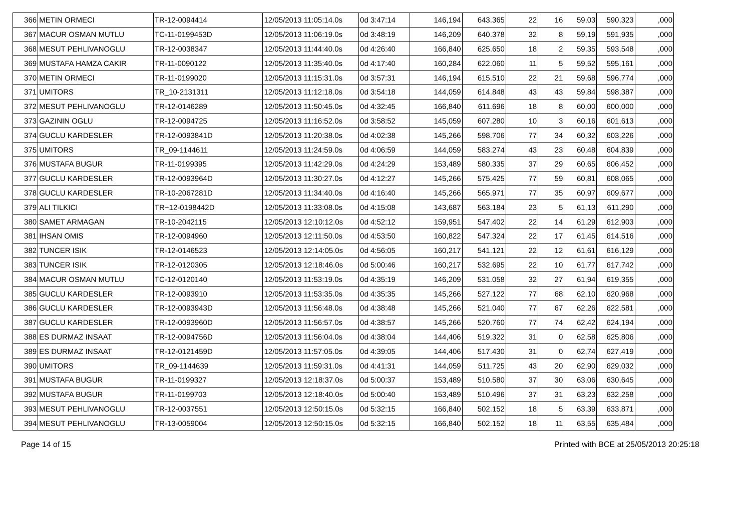| 366 | METIN ORMECI | TR-12-0094414 | 12/05/2013 11:05:14.0s | 0d 3:47:14 | 146,194 | 643.365 | 22 | 16 | 59,03 | 590,323 | ,000 |
| 367 | MACUR OSMAN MUTLU | TC-11-0199453D | 12/05/2013 11:06:19.0s | 0d 3:48:19 | 146,209 | 640.378 | 32 | 8 | 59,19 | 591,935 | ,000 |
| 368 | MESUT PEHLIVANOGLU | TR-12-0038347 | 12/05/2013 11:44:40.0s | 0d 4:26:40 | 166,840 | 625.650 | 18 | 2 | 59,35 | 593,548 | ,000 |
| 369 | MUSTAFA HAMZA CAKIR | TR-11-0090122 | 12/05/2013 11:35:40.0s | 0d 4:17:40 | 160,284 | 622.060 | 11 | 5 | 59,52 | 595,161 | ,000 |
| 370 | METIN ORMECI | TR-11-0199020 | 12/05/2013 11:15:31.0s | 0d 3:57:31 | 146,194 | 615.510 | 22 | 21 | 59,68 | 596,774 | ,000 |
| 371 | UMITORS | TR_10-2131311 | 12/05/2013 11:12:18.0s | 0d 3:54:18 | 144,059 | 614.848 | 43 | 43 | 59,84 | 598,387 | ,000 |
| 372 | MESUT PEHLIVANOGLU | TR-12-0146289 | 12/05/2013 11:50:45.0s | 0d 4:32:45 | 166,840 | 611.696 | 18 | 8 | 60,00 | 600,000 | ,000 |
| 373 | GAZININ OGLU | TR-12-0094725 | 12/05/2013 11:16:52.0s | 0d 3:58:52 | 145,059 | 607.280 | 10 | 3 | 60,16 | 601,613 | ,000 |
| 374 | GUCLU KARDESLER | TR-12-0093841D | 12/05/2013 11:20:38.0s | 0d 4:02:38 | 145,266 | 598.706 | 77 | 34 | 60,32 | 603,226 | ,000 |
| 375 | UMITORS | TR_09-1144611 | 12/05/2013 11:24:59.0s | 0d 4:06:59 | 144,059 | 583.274 | 43 | 23 | 60,48 | 604,839 | ,000 |
| 376 | MUSTAFA BUGUR | TR-11-0199395 | 12/05/2013 11:42:29.0s | 0d 4:24:29 | 153,489 | 580.335 | 37 | 29 | 60,65 | 606,452 | ,000 |
| 377 | GUCLU KARDESLER | TR-12-0093964D | 12/05/2013 11:30:27.0s | 0d 4:12:27 | 145,266 | 575.425 | 77 | 59 | 60,81 | 608,065 | ,000 |
| 378 | GUCLU KARDESLER | TR-10-2067281D | 12/05/2013 11:34:40.0s | 0d 4:16:40 | 145,266 | 565.971 | 77 | 35 | 60,97 | 609,677 | ,000 |
| 379 | ALI TILKICI | TR~12-0198442D | 12/05/2013 11:33:08.0s | 0d 4:15:08 | 143,687 | 563.184 | 23 | 5 | 61,13 | 611,290 | ,000 |
| 380 | SAMET ARMAGAN | TR-10-2042115 | 12/05/2013 12:10:12.0s | 0d 4:52:12 | 159,951 | 547.402 | 22 | 14 | 61,29 | 612,903 | ,000 |
| 381 | IHSAN OMIS | TR-12-0094960 | 12/05/2013 12:11:50.0s | 0d 4:53:50 | 160,822 | 547.324 | 22 | 17 | 61,45 | 614,516 | ,000 |
| 382 | TUNCER ISIK | TR-12-0146523 | 12/05/2013 12:14:05.0s | 0d 4:56:05 | 160,217 | 541.121 | 22 | 12 | 61,61 | 616,129 | ,000 |
| 383 | TUNCER ISIK | TR-12-0120305 | 12/05/2013 12:18:46.0s | 0d 5:00:46 | 160,217 | 532.695 | 22 | 10 | 61,77 | 617,742 | ,000 |
| 384 | MACUR OSMAN MUTLU | TC-12-0120140 | 12/05/2013 11:53:19.0s | 0d 4:35:19 | 146,209 | 531.058 | 32 | 27 | 61,94 | 619,355 | ,000 |
| 385 | GUCLU KARDESLER | TR-12-0093910 | 12/05/2013 11:53:35.0s | 0d 4:35:35 | 145,266 | 527.122 | 77 | 68 | 62,10 | 620,968 | ,000 |
| 386 | GUCLU KARDESLER | TR-12-0093943D | 12/05/2013 11:56:48.0s | 0d 4:38:48 | 145,266 | 521.040 | 77 | 67 | 62,26 | 622,581 | ,000 |
| 387 | GUCLU KARDESLER | TR-12-0093960D | 12/05/2013 11:56:57.0s | 0d 4:38:57 | 145,266 | 520.760 | 77 | 74 | 62,42 | 624,194 | ,000 |
| 388 | ES DURMAZ INSAAT | TR-12-0094756D | 12/05/2013 11:56:04.0s | 0d 4:38:04 | 144,406 | 519.322 | 31 | 0 | 62,58 | 625,806 | ,000 |
| 389 | ES DURMAZ INSAAT | TR-12-0121459D | 12/05/2013 11:57:05.0s | 0d 4:39:05 | 144,406 | 517.430 | 31 | 0 | 62,74 | 627,419 | ,000 |
| 390 | UMITORS | TR_09-1144639 | 12/05/2013 11:59:31.0s | 0d 4:41:31 | 144,059 | 511.725 | 43 | 20 | 62,90 | 629,032 | ,000 |
| 391 | MUSTAFA BUGUR | TR-11-0199327 | 12/05/2013 12:18:37.0s | 0d 5:00:37 | 153,489 | 510.580 | 37 | 30 | 63,06 | 630,645 | ,000 |
| 392 | MUSTAFA BUGUR | TR-11-0199703 | 12/05/2013 12:18:40.0s | 0d 5:00:40 | 153,489 | 510.496 | 37 | 31 | 63,23 | 632,258 | ,000 |
| 393 | MESUT PEHLIVANOGLU | TR-12-0037551 | 12/05/2013 12:50:15.0s | 0d 5:32:15 | 166,840 | 502.152 | 18 | 5 | 63,39 | 633,871 | ,000 |
| 394 | MESUT PEHLIVANOGLU | TR-13-0059004 | 12/05/2013 12:50:15.0s | 0d 5:32:15 | 166,840 | 502.152 | 18 | 11 | 63,55 | 635,484 | ,000 |
Page 14 of 15 Printed with BCE at 25/05/2013 20:25:18